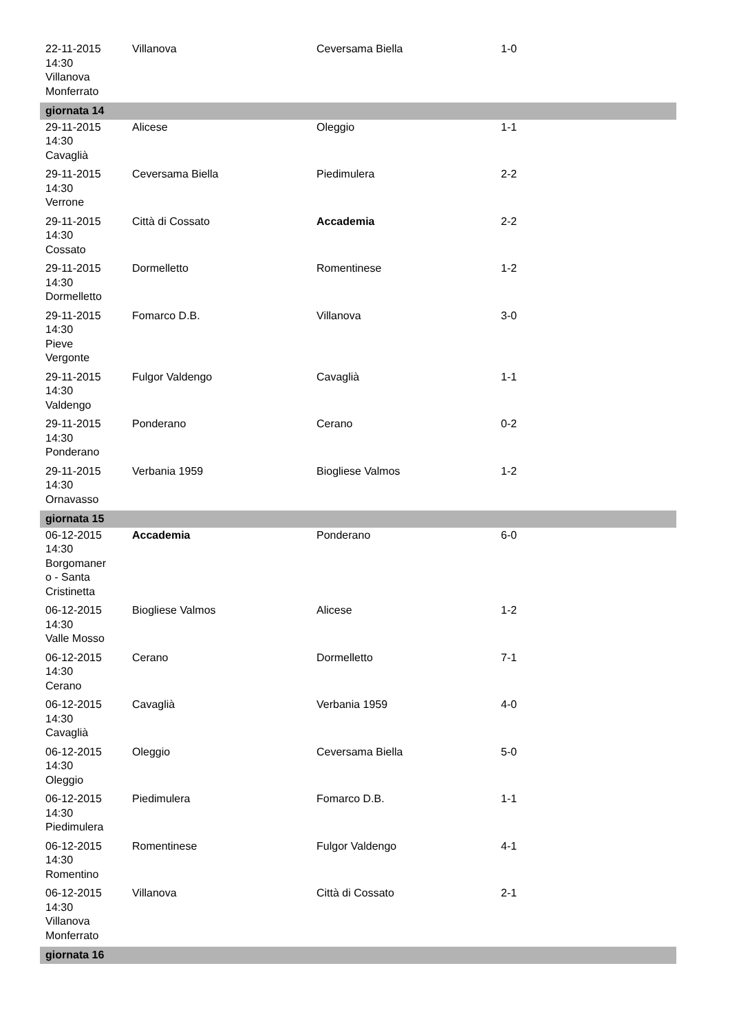| 22-11-2015 14:30 Villanova Monferrato | Villanova | Ceversama Biella | 1-0 |
| giornata 14 | | | |
| 29-11-2015 14:30 Cavaglià | Alicese | Oleggio | 1-1 |
| 29-11-2015 14:30 Verrone | Ceversama Biella | Piedimulera | 2-2 |
| 29-11-2015 14:30 Cossato | Città di Cossato | Accademia | 2-2 |
| 29-11-2015 14:30 Dormelletto | Dormelletto | Romentinese | 1-2 |
| 29-11-2015 14:30 Pieve Vergonte | Fomarco D.B. | Villanova | 3-0 |
| 29-11-2015 14:30 Valdengo | Fulgor Valdengo | Cavaglià | 1-1 |
| 29-11-2015 14:30 Ponderano | Ponderano | Cerano | 0-2 |
| 29-11-2015 14:30 Ornavasso | Verbania 1959 | Biogliese Valmos | 1-2 |
| giornata 15 | | | |
| 06-12-2015 14:30 Borgomaner o - Santa Cristinetta | Accademia | Ponderano | 6-0 |
| 06-12-2015 14:30 Valle Mosso | Biogliese Valmos | Alicese | 1-2 |
| 06-12-2015 14:30 Cerano | Cerano | Dormelletto | 7-1 |
| 06-12-2015 14:30 Cavaglià | Cavaglià | Verbania 1959 | 4-0 |
| 06-12-2015 14:30 Oleggio | Oleggio | Ceversama Biella | 5-0 |
| 06-12-2015 14:30 Piedimulera | Piedimulera | Fomarco D.B. | 1-1 |
| 06-12-2015 14:30 Romentino | Romentinese | Fulgor Valdengo | 4-1 |
| 06-12-2015 14:30 Villanova Monferrato | Villanova | Città di Cossato | 2-1 |
| giornata 16 | | | |